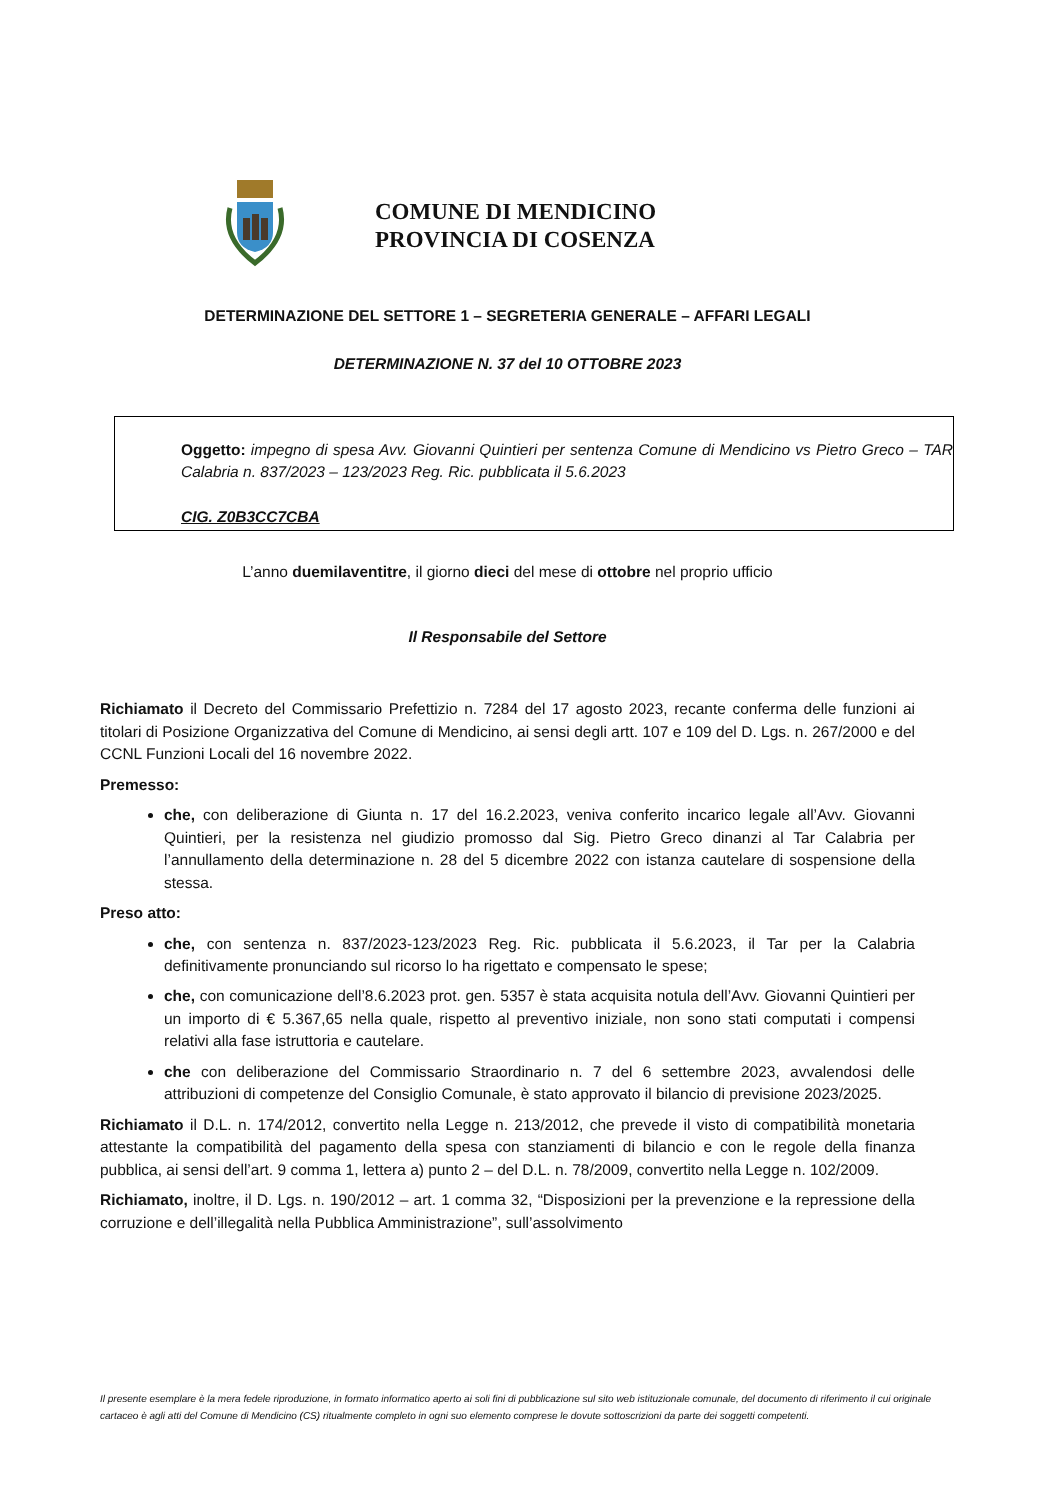COMUNE DI MENDICINO
PROVINCIA DI COSENZA
DETERMINAZIONE DEL SETTORE 1 – SEGRETERIA GENERALE – AFFARI LEGALI
DETERMINAZIONE N. 37 del 10 OTTOBRE 2023
Oggetto: impegno di spesa Avv. Giovanni Quintieri per sentenza Comune di Mendicino vs Pietro Greco – TAR Calabria n. 837/2023 – 123/2023 Reg. Ric. pubblicata il 5.6.2023
CIG. Z0B3CC7CBA
L’anno duemilaventitre, il giorno dieci del mese di ottobre nel proprio ufficio
Il Responsabile del Settore
Richiamato il Decreto del Commissario Prefettizio n. 7284 del 17 agosto 2023, recante conferma delle funzioni ai titolari di Posizione Organizzativa del Comune di Mendicino, ai sensi degli artt. 107 e 109 del D. Lgs. n. 267/2000 e del CCNL Funzioni Locali del 16 novembre 2022.
Premesso:
che, con deliberazione di Giunta n. 17 del 16.2.2023, veniva conferito incarico legale all’Avv. Giovanni Quintieri, per la resistenza nel giudizio promosso dal Sig. Pietro Greco dinanzi al Tar Calabria per l’annullamento della determinazione n. 28 del 5 dicembre 2022 con istanza cautelare di sospensione della stessa.
Preso atto:
che, con sentenza n. 837/2023-123/2023 Reg. Ric. pubblicata il 5.6.2023, il Tar per la Calabria definitivamente pronunciando sul ricorso lo ha rigettato e compensato le spese;
che, con comunicazione dell’8.6.2023 prot. gen. 5357 è stata acquisita notula dell’Avv. Giovanni Quintieri per un importo di € 5.367,65 nella quale, rispetto al preventivo iniziale, non sono stati computati i compensi relativi alla fase istruttoria e cautelare.
che con deliberazione del Commissario Straordinario n. 7 del 6 settembre 2023, avvalendosi delle attribuzioni di competenze del Consiglio Comunale, è stato approvato il bilancio di previsione 2023/2025.
Richiamato il D.L. n. 174/2012, convertito nella Legge n. 213/2012, che prevede il visto di compatibilità monetaria attestante la compatibilità del pagamento della spesa con stanziamenti di bilancio e con le regole della finanza pubblica, ai sensi dell’art. 9 comma 1, lettera a) punto 2 – del D.L. n. 78/2009, convertito nella Legge n. 102/2009.
Richiamato, inoltre, il D. Lgs. n. 190/2012 – art. 1 comma 32, “Disposizioni per la prevenzione e la repressione della corruzione e dell’illegalità nella Pubblica Amministrazione”, sull’assolvimento
Il presente esemplare è la mera fedele riproduzione, in formato informatico aperto ai soli fini di pubblicazione sul sito web istituzionale comunale, del documento di riferimento il cui originale cartaceo è agli atti del Comune di Mendicino (CS) ritualmente completo in ogni suo elemento comprese le dovute sottoscrizioni da parte dei soggetti competenti.